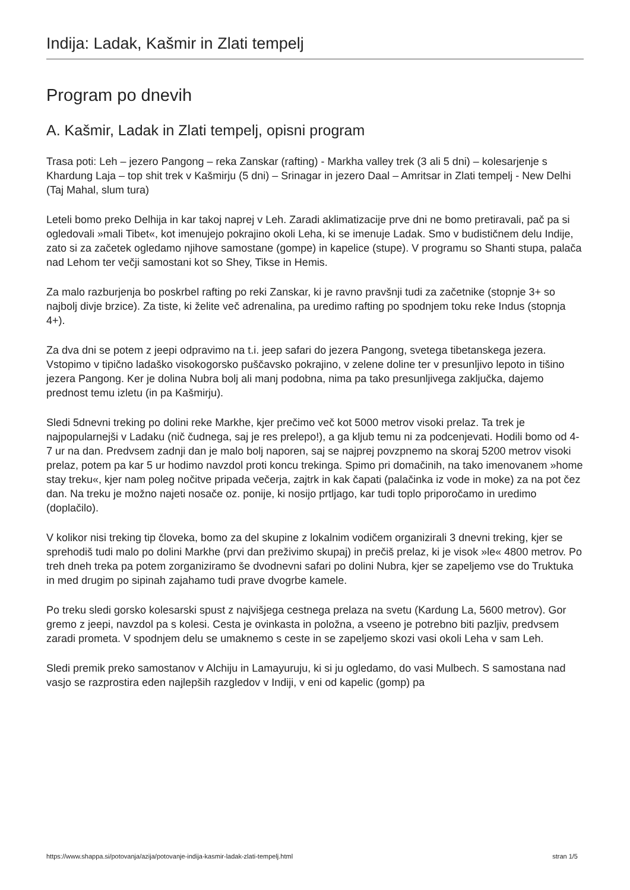Indija: Ladak, Kašmir in Zlati tempelj
Program po dnevih
A. Kašmir, Ladak in Zlati tempelj, opisni program
Trasa poti: Leh – jezero Pangong – reka Zanskar (rafting) - Markha valley trek (3 ali 5 dni) – kolesarjenje s Khardung Laja – top shit trek v Kašmirju (5 dni) – Srinagar in jezero Daal – Amritsar in Zlati tempelj - New Delhi (Taj Mahal, slum tura)
Leteli bomo preko Delhija in kar takoj naprej v Leh. Zaradi aklimatizacije prve dni ne bomo pretiravali, pač pa si ogledovali »mali Tibet«, kot imenujejo pokrajino okoli Leha, ki se imenuje Ladak. Smo v budističnem delu Indije, zato si za začetek ogledamo njihove samostane (gompe) in kapelice (stupe). V programu so Shanti stupa, palača nad Lehom ter večji samostani kot so Shey, Tikse in Hemis.
Za malo razburjenja bo poskrbel rafting po reki Zanskar, ki je ravno pravšnji tudi za začetnike (stopnje 3+ so najbolj divje brzice). Za tiste, ki želite več adrenalina, pa uredimo rafting po spodnjem toku reke Indus (stopnja 4+).
Za dva dni se potem z jeepi odpravimo na t.i. jeep safari do jezera Pangong, svetega tibetanskega jezera. Vstopimo v tipično ladaško visokogorsko puščavsko pokrajino, v zelene doline ter v presunljivo lepoto in tišino jezera Pangong. Ker je dolina Nubra bolj ali manj podobna, nima pa tako presunljivega zaključka, dajemo prednost temu izletu (in pa Kašmirju).
Sledi 5dnevni treking po dolini reke Markhe, kjer prečimo več kot 5000 metrov visoki prelaz. Ta trek je najpopularnejši v Ladaku (nič čudnega, saj je res prelepo!), a ga kljub temu ni za podcenjevati. Hodili bomo od 4-7 ur na dan. Predvsem zadnji dan je malo bolj naporen, saj se najprej povzpnemo na skoraj 5200 metrov visoki prelaz, potem pa kar 5 ur hodimo navzdol proti koncu trekinga. Spimo pri domačinih, na tako imenovanem »home stay treku«, kjer nam poleg nočitve pripada večerja, zajtrk in kak čapati (palačinka iz vode in moke) za na pot čez dan. Na treku je možno najeti nosače oz. ponije, ki nosijo prtljago, kar tudi toplo priporočamo in uredimo (doplačilo).
V kolikor nisi treking tip človeka, bomo za del skupine z lokalnim vodičem organizirali 3 dnevni treking, kjer se sprehodiš tudi malo po dolini Markhe (prvi dan preživimo skupaj) in prečiš prelaz, ki je visok »le« 4800 metrov. Po treh dneh treka pa potem zorganiziramo še dvodnevni safari po dolini Nubra, kjer se zapeljemo vse do Truktuka in med drugim po sipinah zajahamo tudi prave dvogrbe kamele.
Po treku sledi gorsko kolesarski spust z najvišjega cestnega prelaza na svetu (Kardung La, 5600 metrov). Gor gremo z jeepi, navzdol pa s kolesi. Cesta je ovinkasta in položna, a vseeno je potrebno biti pazljiv, predvsem zaradi prometa. V spodnjem delu se umaknemo s ceste in se zapeljemo skozi vasi okoli Leha v sam Leh.
Sledi premik preko samostanov v Alchiju in Lamayuruju, ki si ju ogledamo, do vasi Mulbech. S samostana nad vasjo se razprostira eden najlepših razgledov v Indiji, v eni od kapelic (gomp) pa
https://www.shappa.si/potovanja/azija/potovanje-indija-kasmir-ladak-zlati-tempelj.html stran 1/5